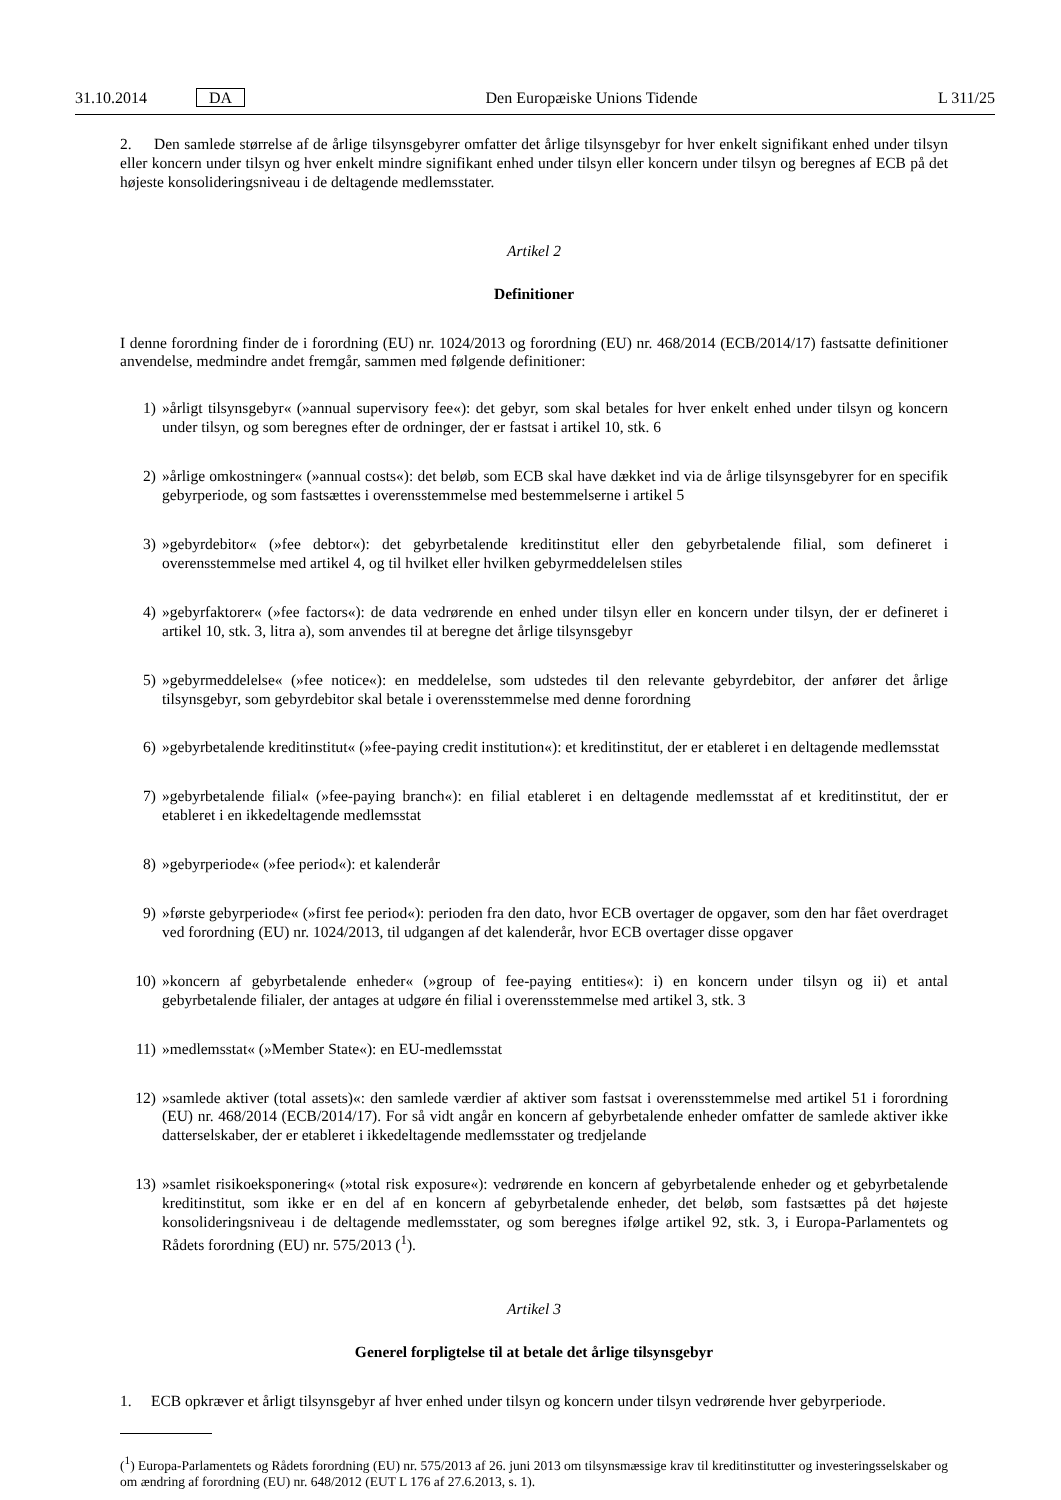31.10.2014 DA Den Europæiske Unions Tidende L 311/25
2. Den samlede størrelse af de årlige tilsynsgebyrer omfatter det årlige tilsynsgebyr for hver enkelt signifikant enhed under tilsyn eller koncern under tilsyn og hver enkelt mindre signifikant enhed under tilsyn eller koncern under tilsyn og beregnes af ECB på det højeste konsolideringsniveau i de deltagende medlemsstater.
Artikel 2
Definitioner
I denne forordning finder de i forordning (EU) nr. 1024/2013 og forordning (EU) nr. 468/2014 (ECB/2014/17) fastsatte definitioner anvendelse, medmindre andet fremgår, sammen med følgende definitioner:
1) »årligt tilsynsgebyr« (»annual supervisory fee«): det gebyr, som skal betales for hver enkelt enhed under tilsyn og koncern under tilsyn, og som beregnes efter de ordninger, der er fastsat i artikel 10, stk. 6
2) »årlige omkostninger« (»annual costs«): det beløb, som ECB skal have dækket ind via de årlige tilsynsgebyrer for en specifik gebyrperiode, og som fastsættes i overensstemmelse med bestemmelserne i artikel 5
3) »gebyrdebitor« (»fee debtor«): det gebyrbetalende kreditinstitut eller den gebyrbetalende filial, som defineret i overensstemmelse med artikel 4, og til hvilket eller hvilken gebyrmeddelelsen stiles
4) »gebyrfaktorer« (»fee factors«): de data vedrørende en enhed under tilsyn eller en koncern under tilsyn, der er defineret i artikel 10, stk. 3, litra a), som anvendes til at beregne det årlige tilsynsgebyr
5) »gebyrmeddelelse« (»fee notice«): en meddelelse, som udstedes til den relevante gebyrdebitor, der anfører det årlige tilsynsgebyr, som gebyrdebitor skal betale i overensstemmelse med denne forordning
6) »gebyrbetalende kreditinstitut« (»fee-paying credit institution«): et kreditinstitut, der er etableret i en deltagende medlemsstat
7) »gebyrbetalende filial« (»fee-paying branch«): en filial etableret i en deltagende medlemsstat af et kreditinstitut, der er etableret i en ikkedeltagende medlemsstat
8) »gebyrperiode« (»fee period«): et kalenderår
9) »første gebyrperiode« (»first fee period«): perioden fra den dato, hvor ECB overtager de opgaver, som den har fået overdraget ved forordning (EU) nr. 1024/2013, til udgangen af det kalenderår, hvor ECB overtager disse opgaver
10) »koncern af gebyrbetalende enheder« (»group of fee-paying entities«): i) en koncern under tilsyn og ii) et antal gebyrbetalende filialer, der antages at udgøre én filial i overensstemmelse med artikel 3, stk. 3
11) »medlemsstat« (»Member State«): en EU-medlemsstat
12) »samlede aktiver (total assets)«: den samlede værdier af aktiver som fastsat i overensstemmelse med artikel 51 i forordning (EU) nr. 468/2014 (ECB/2014/17). For så vidt angår en koncern af gebyrbetalende enheder omfatter de samlede aktiver ikke datterselskaber, der er etableret i ikkedeltagende medlemsstater og tredjelande
13) »samlet risikoeksponering« (»total risk exposure«): vedrørende en koncern af gebyrbetalende enheder og et gebyrbetalende kreditinstitut, som ikke er en del af en koncern af gebyrbetalende enheder, det beløb, som fastsættes på det højeste konsolideringsniveau i de deltagende medlemsstater, og som beregnes ifølge artikel 92, stk. 3, i Europa-Parlamentets og Rådets forordning (EU) nr. 575/2013 (<sup>1</sup>).
Artikel 3
Generel forpligtelse til at betale det årlige tilsynsgebyr
1. ECB opkræver et årligt tilsynsgebyr af hver enhed under tilsyn og koncern under tilsyn vedrørende hver gebyrperiode.
(<sup>1</sup>) Europa-Parlamentets og Rådets forordning (EU) nr. 575/2013 af 26. juni 2013 om tilsynsmæssige krav til kreditinstitutter og investeringsselskaber og om ændring af forordning (EU) nr. 648/2012 (EUT L 176 af 27.6.2013, s. 1).